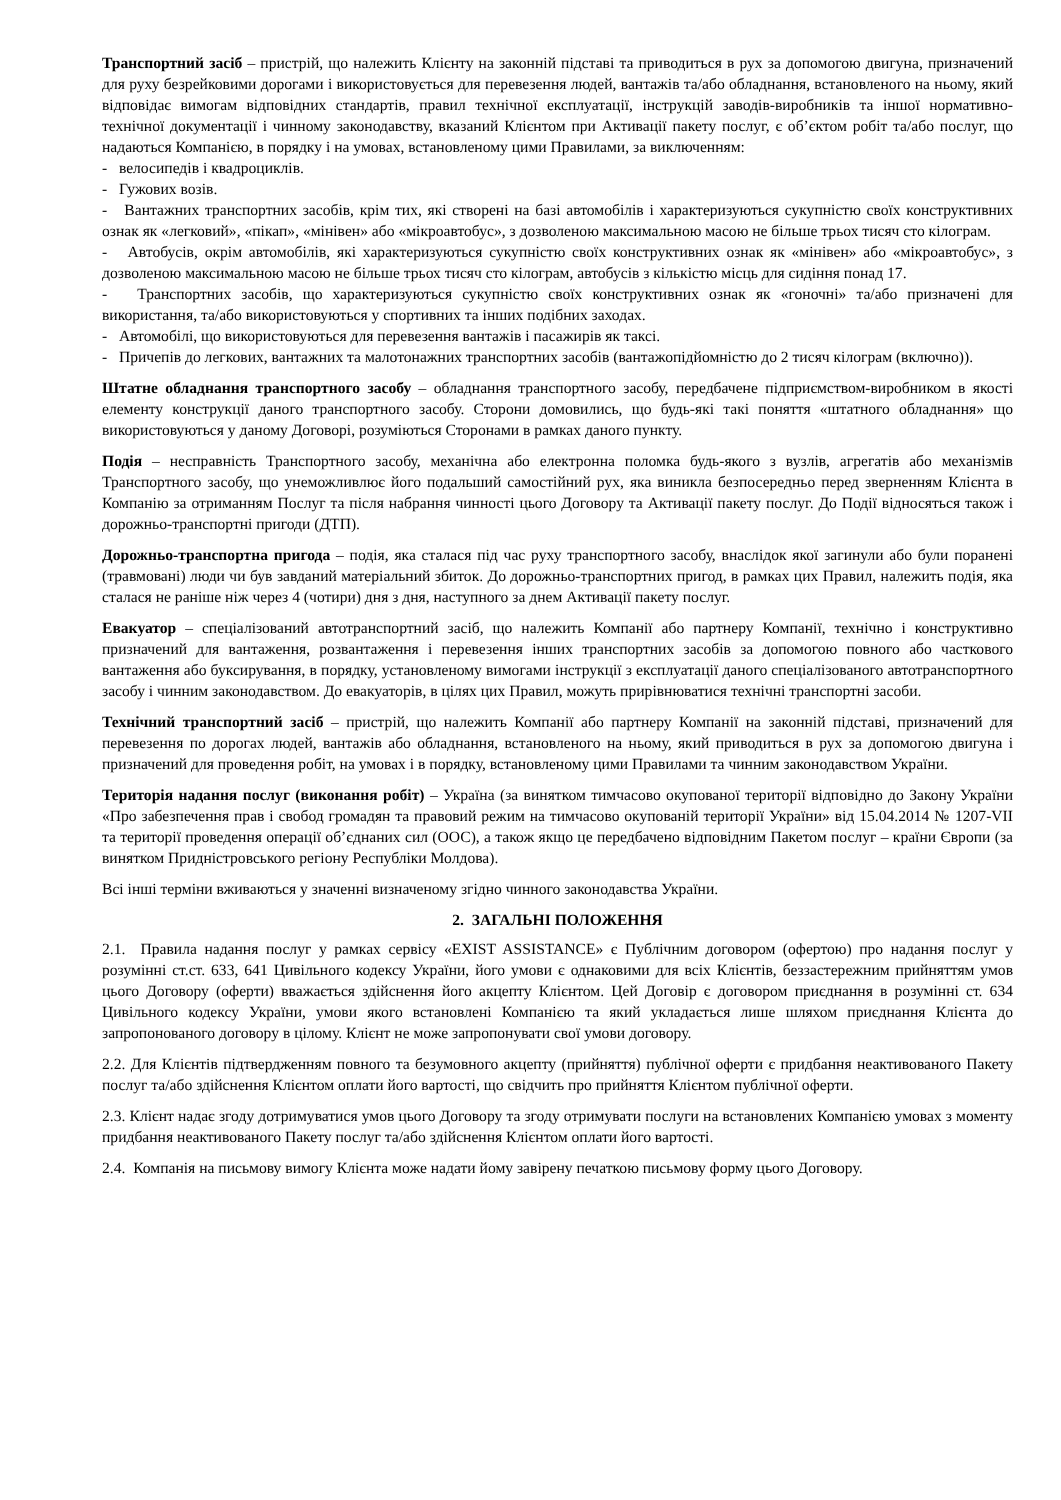Транспортний засіб – пристрій, що належить Клієнту на законній підставі та приводиться в рух за допомогою двигуна, призначений для руху безрейковими дорогами і використовується для перевезення людей, вантажів та/або обладнання, встановленого на ньому, який відповідає вимогам відповідних стандартів, правил технічної експлуатації, інструкцій заводів-виробників та іншої нормативно-технічної документації і чинному законодавству, вказаний Клієнтом при Активації пакету послуг, є об’єктом робіт та/або послуг, що надаються Компанією, в порядку і на умовах, встановленому цими Правилами, за виключенням:
- велосипедів і квадроциклів.
- Гужових возів.
- Вантажних транспортних засобів, крім тих, які створені на базі автомобілів і характеризуються сукупністю своїх конструктивних ознак як «легковий», «пікап», «мінівен» або «мікроавтобус», з дозволеною максимальною масою не більше трьох тисяч сто кілограм.
- Автобусів, окрім автомобілів, які характеризуються сукупністю своїх конструктивних ознак як «мінівен» або «мікроавтобус», з дозволеною максимальною масою не більше трьох тисяч сто кілограм, автобусів з кількістю місць для сидіння понад 17.
- Транспортних засобів, що характеризуються сукупністю своїх конструктивних ознак як «гоночні» та/або призначені для використання, та/або використовуються у спортивних та інших подібних заходах.
- Автомобілі, що використовуються для перевезення вантажів і пасажирів як таксі.
- Причепів до легкових, вантажних та малотонажних транспортних засобів (вантажопідйомністю до 2 тисяч кілограм (включно)).
Штатне обладнання транспортного засобу – обладнання транспортного засобу, передбачене підприємством-виробником в якості елементу конструкції даного транспортного засобу. Сторони домовились, що будь-які такі поняття «штатного обладнання» що використовуються у даному Договорі, розуміються Сторонами в рамках даного пункту.
Подія – несправність Транспортного засобу, механічна або електронна поломка будь-якого з вузлів, агрегатів або механізмів Транспортного засобу, що унеможливлює його подальший самостійний рух, яка виникла безпосередньо перед зверненням Клієнта в Компанію за отриманням Послуг та після набрання чинності цього Договору та Активації пакету послуг. До Події відносяться також і дорожньо-транспортні пригоди (ДТП).
Дорожньо-транспортна пригода – подія, яка сталася під час руху транспортного засобу, внаслідок якої загинули або були поранені (травмовані) люди чи був завданий матеріальний збиток. До дорожньо-транспортних пригод, в рамках цих Правил, належить подія, яка сталася не раніше ніж через 4 (чотири) дня з дня, наступного за днем Активації пакету послуг.
Евакуатор – спеціалізований автотранспортний засіб, що належить Компанії або партнеру Компанії, технічно і конструктивно призначений для вантаження, розвантаження і перевезення інших транспортних засобів за допомогою повного або часткового вантаження або буксирування, в порядку, установленому вимогами інструкції з експлуатації даного спеціалізованого автотранспортного засобу і чинним законодавством. До евакуаторів, в цілях цих Правил, можуть прирівнюватися технічні транспортні засоби.
Технічний транспортний засіб – пристрій, що належить Компанії або партнеру Компанії на законній підставі, призначений для перевезення по дорогах людей, вантажів або обладнання, встановленого на ньому, який приводиться в рух за допомогою двигуна і призначений для проведення робіт, на умовах і в порядку, встановленому цими Правилами та чинним законодавством України.
Територія надання послуг (виконання робіт) – Україна (за винятком тимчасово окупованої території відповідно до Закону України «Про забезпечення прав і свобод громадян та правовий режим на тимчасово окупованій території України» від 15.04.2014 № 1207-VII та території проведення операції об’єднаних сил (ООС), а також якщо це передбачено відповідним Пакетом послуг – країни Європи (за винятком Придністровського регіону Республіки Молдова).
Всі інші терміни вживаються у значенні визначеному згідно чинного законодавства України.
2. ЗАГАЛЬНІ ПОЛОЖЕННЯ
2.1. Правила надання послуг у рамках сервісу «EXIST ASSISTANCE» є Публічним договором (офертою) про надання послуг у розумінні ст.ст. 633, 641 Цивільного кодексу України, його умови є однаковими для всіх Клієнтів, беззастережним прийняттям умов цього Договору (оферти) вважається здійснення його акцепту Клієнтом. Цей Договір є договором приєднання в розумінні ст. 634 Цивільного кодексу України, умови якого встановлені Компанією та який укладається лише шляхом приєднання Клієнта до запропонованого договору в цілому. Клієнт не може запропонувати свої умови договору.
2.2. Для Клієнтів підтвердженням повного та безумовного акцепту (прийняття) публічної оферти є придбання неактивованого Пакету послуг та/або здійснення Клієнтом оплати його вартості, що свідчить про прийняття Клієнтом публічної оферти.
2.3. Клієнт надає згоду дотримуватися умов цього Договору та згоду отримувати послуги на встановлених Компанією умовах з моменту придбання неактивованого Пакету послуг та/або здійснення Клієнтом оплати його вартості.
2.4. Компанія на письмову вимогу Клієнта може надати йому завірену печаткою письмову форму цього Договору.